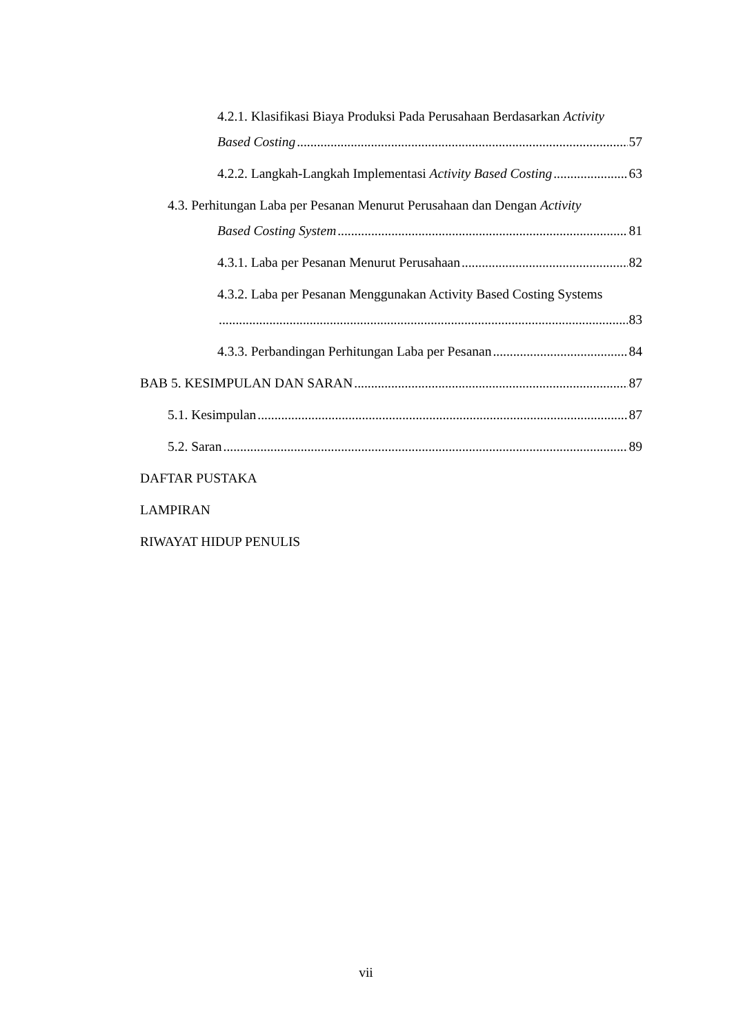4.2.1. Klasifikasi Biaya Produksi Pada Perusahaan Berdasarkan Activity
Based Costing 57
4.2.2. Langkah-Langkah Implementasi Activity Based Costing 63
4.3. Perhitungan Laba per Pesanan Menurut Perusahaan dan Dengan Activity
Based Costing System 81
4.3.1. Laba per Pesanan Menurut Perusahaan 82
4.3.2. Laba per Pesanan Menggunakan Activity Based Costing Systems
83
4.3.3. Perbandingan Perhitungan Laba per Pesanan 84
BAB 5. KESIMPULAN DAN SARAN 87
5.1. Kesimpulan 87
5.2. Saran 89
DAFTAR PUSTAKA
LAMPIRAN
RIWAYAT HIDUP PENULIS
vii